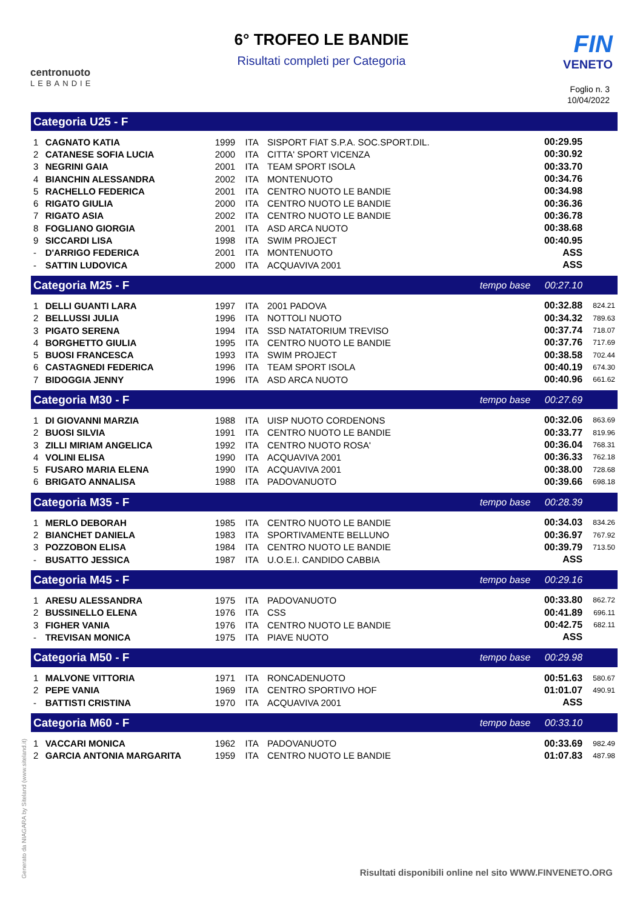centronuoto
LEBANDIE
6° TROFEO LE BANDIE
Risultati completi per Categoria
FIN
VENETO
Foglio n. 3
10/04/2022
| Categoria U25 - F | | | | | | | |
| 1 | CAGNATO KATIA | 1999 | ITA | SISPORT FIAT S.P.A. SOC.SPORT.DIL. | | 00:29.95 | |
| 2 | CATANESE SOFIA LUCIA | 2000 | ITA | CITTA' SPORT VICENZA | | 00:30.92 | |
| 3 | NEGRINI GAIA | 2001 | ITA | TEAM SPORT ISOLA | | 00:33.70 | |
| 4 | BIANCHIN ALESSANDRA | 2002 | ITA | MONTENUOTO | | 00:34.76 | |
| 5 | RACHELLO FEDERICA | 2001 | ITA | CENTRO NUOTO LE BANDIE | | 00:34.98 | |
| 6 | RIGATO GIULIA | 2000 | ITA | CENTRO NUOTO LE BANDIE | | 00:36.36 | |
| 7 | RIGATO ASIA | 2002 | ITA | CENTRO NUOTO LE BANDIE | | 00:36.78 | |
| 8 | FOGLIANO GIORGIA | 2001 | ITA | ASD ARCA NUOTO | | 00:38.68 | |
| 9 | SICCARDI LISA | 1998 | ITA | SWIM PROJECT | | 00:40.95 | |
| - | D'ARRIGO FEDERICA | 2001 | ITA | MONTENUOTO | | ASS | |
| - | SATTIN LUDOVICA | 2000 | ITA | ACQUAVIVA 2001 | | ASS | |
| Categoria M25 - F | | | | | tempo base | 00:27.10 | |
| 1 | DELLI GUANTI LARA | 1997 | ITA | 2001 PADOVA | | 00:32.88 | 824.21 |
| 2 | BELLUSSI JULIA | 1996 | ITA | NOTTOLI NUOTO | | 00:34.32 | 789.63 |
| 3 | PIGATO SERENA | 1994 | ITA | SSD NATATORIUM TREVISO | | 00:37.74 | 718.07 |
| 4 | BORGHETTO GIULIA | 1995 | ITA | CENTRO NUOTO LE BANDIE | | 00:37.76 | 717.69 |
| 5 | BUOSI FRANCESCA | 1993 | ITA | SWIM PROJECT | | 00:38.58 | 702.44 |
| 6 | CASTAGNEDI FEDERICA | 1996 | ITA | TEAM SPORT ISOLA | | 00:40.19 | 674.30 |
| 7 | BIDOGGIA JENNY | 1996 | ITA | ASD ARCA NUOTO | | 00:40.96 | 661.62 |
| Categoria M30 - F | | | | | tempo base | 00:27.69 | |
| 1 | DI GIOVANNI MARZIA | 1988 | ITA | UISP NUOTO CORDENONS | | 00:32.06 | 863.69 |
| 2 | BUOSI SILVIA | 1991 | ITA | CENTRO NUOTO LE BANDIE | | 00:33.77 | 819.96 |
| 3 | ZILLI MIRIAM ANGELICA | 1992 | ITA | CENTRO NUOTO ROSA' | | 00:36.04 | 768.31 |
| 4 | VOLINI ELISA | 1990 | ITA | ACQUAVIVA 2001 | | 00:36.33 | 762.18 |
| 5 | FUSARO MARIA ELENA | 1990 | ITA | ACQUAVIVA 2001 | | 00:38.00 | 728.68 |
| 6 | BRIGATO ANNALISA | 1988 | ITA | PADOVANUOTO | | 00:39.66 | 698.18 |
| Categoria M35 - F | | | | | tempo base | 00:28.39 | |
| 1 | MERLO DEBORAH | 1985 | ITA | CENTRO NUOTO LE BANDIE | | 00:34.03 | 834.26 |
| 2 | BIANCHET DANIELA | 1983 | ITA | SPORTIVAMENTE BELLUNO | | 00:36.97 | 767.92 |
| 3 | POZZOBON ELISA | 1984 | ITA | CENTRO NUOTO LE BANDIE | | 00:39.79 | 713.50 |
| - | BUSATTO JESSICA | 1987 | ITA | U.O.E.I. CANDIDO CABBIA | | ASS | |
| Categoria M45 - F | | | | | tempo base | 00:29.16 | |
| 1 | ARESU ALESSANDRA | 1975 | ITA | PADOVANUOTO | | 00:33.80 | 862.72 |
| 2 | BUSSINELLO ELENA | 1976 | ITA | CSS | | 00:41.89 | 696.11 |
| 3 | FIGHER VANIA | 1976 | ITA | CENTRO NUOTO LE BANDIE | | 00:42.75 | 682.11 |
| - | TREVISAN MONICA | 1975 | ITA | PIAVE NUOTO | | ASS | |
| Categoria M50 - F | | | | | tempo base | 00:29.98 | |
| 1 | MALVONE VITTORIA | 1971 | ITA | RONCADENUOTO | | 00:51.63 | 580.67 |
| 2 | PEPE VANIA | 1969 | ITA | CENTRO SPORTIVO HOF | | 01:01.07 | 490.91 |
| - | BATTISTI CRISTINA | 1970 | ITA | ACQUAVIVA 2001 | | ASS | |
| Categoria M60 - F | | | | | tempo base | 00:33.10 | |
| 1 | VACCARI MONICA | 1962 | ITA | PADOVANUOTO | | 00:33.69 | 982.49 |
| 2 | GARCIA ANTONIA MARGARITA | 1959 | ITA | CENTRO NUOTO LE BANDIE | | 01:07.83 | 487.98 |
Generato da NIAGARA by Siteland (www.siteland.it)
Risultati disponibili online nel sito WWW.FINVENETO.ORG